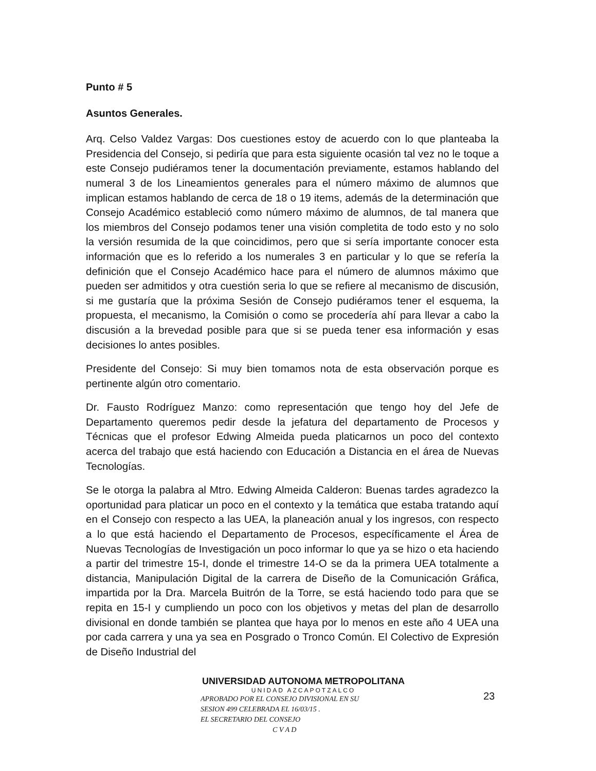Punto # 5
Asuntos Generales.
Arq. Celso Valdez Vargas: Dos cuestiones estoy de acuerdo con lo que planteaba la Presidencia del Consejo, si pediría que para esta siguiente ocasión tal vez no le toque a este Consejo pudiéramos tener la documentación previamente, estamos hablando del numeral 3 de los Lineamientos generales para el número máximo de alumnos que implican estamos hablando de cerca de 18 o 19 items, además de la determinación que Consejo Académico estableció como número máximo de alumnos, de tal manera que los miembros del Consejo podamos tener una visión completita de todo esto y no solo la versión resumida de la que coincidimos, pero que si sería importante conocer esta información que es lo referido a los numerales 3 en particular y lo que se refería la definición que el Consejo Académico hace para el número de alumnos máximo que pueden ser admitidos y otra cuestión seria lo que se refiere al mecanismo de discusión, si me gustaría que la próxima Sesión de Consejo pudiéramos tener el esquema, la propuesta, el mecanismo, la Comisión o como se procedería ahí para llevar a cabo la discusión a la brevedad posible para que si se pueda tener esa información y esas decisiones lo antes posibles.
Presidente del Consejo: Si muy bien tomamos nota de esta observación porque es pertinente algún otro comentario.
Dr. Fausto Rodríguez Manzo: como representación que tengo hoy del Jefe de Departamento queremos pedir desde la jefatura del departamento de Procesos y Técnicas que el profesor Edwing Almeida pueda platicarnos un poco del contexto acerca del trabajo que está haciendo con Educación a Distancia en el área de Nuevas Tecnologías.
Se le otorga la palabra al Mtro. Edwing Almeida Calderon: Buenas tardes agradezco la oportunidad para platicar un poco en el contexto y la temática que estaba tratando aquí en el Consejo con respecto a las UEA, la planeación anual y los ingresos, con respecto a lo que está haciendo el Departamento de Procesos, específicamente el Área de Nuevas Tecnologías de Investigación un poco informar lo que ya se hizo o eta haciendo a partir del trimestre 15-I, donde el trimestre 14-O se da la primera UEA totalmente a distancia, Manipulación Digital de la carrera de Diseño de la Comunicación Gráfica, impartida por la Dra. Marcela Buitrón de la Torre, se está haciendo todo para que se repita en 15-I y cumpliendo un poco con los objetivos y metas del plan de desarrollo divisional en donde también se plantea que haya por lo menos en este año 4 UEA una por cada carrera y una ya sea en Posgrado o Tronco Común. El Colectivo de Expresión de Diseño Industrial del
UNIVERSIDAD AUTONOMA METROPOLITANA
UNIDAD AZCAPOTZALCO
APROBADO POR EL CONSEJO DIVISIONAL EN SU
SESION 499 CELEBRADA EL 16/03/15 .
EL SECRETARIO DEL CONSEJO
C V A D
23